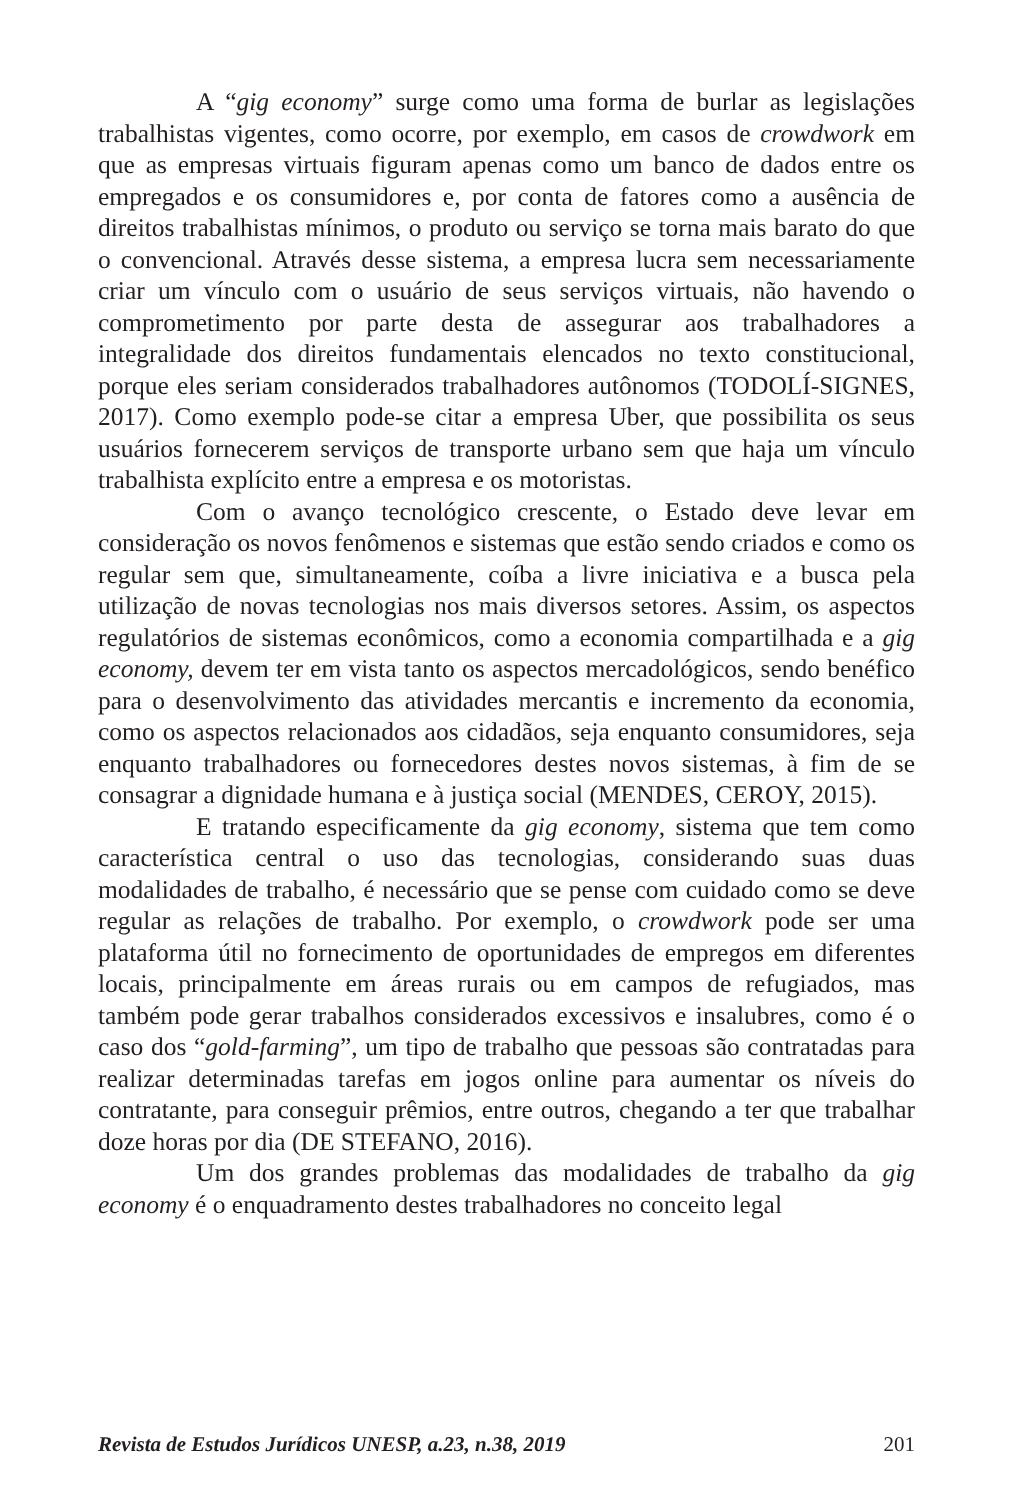A “gig economy” surge como uma forma de burlar as legislações trabalhistas vigentes, como ocorre, por exemplo, em casos de crowdwork em que as empresas virtuais figuram apenas como um banco de dados entre os empregados e os consumidores e, por conta de fatores como a ausência de direitos trabalhistas mínimos, o produto ou serviço se torna mais barato do que o convencional. Através desse sistema, a empresa lucra sem necessariamente criar um vínculo com o usuário de seus serviços virtuais, não havendo o comprometimento por parte desta de assegurar aos trabalhadores a integralidade dos direitos fundamentais elencados no texto constitucional, porque eles seriam considerados trabalhadores autônomos (TODOLÍ-SIGNES, 2017). Como exemplo pode-se citar a empresa Uber, que possibilita os seus usuários fornecerem serviços de transporte urbano sem que haja um vínculo trabalhista explícito entre a empresa e os motoristas.
Com o avanço tecnológico crescente, o Estado deve levar em consideração os novos fenômenos e sistemas que estão sendo criados e como os regular sem que, simultaneamente, coíba a livre iniciativa e a busca pela utilização de novas tecnologias nos mais diversos setores. Assim, os aspectos regulatórios de sistemas econômicos, como a economia compartilhada e a gig economy, devem ter em vista tanto os aspectos mercadológicos, sendo benéfico para o desenvolvimento das atividades mercantis e incremento da economia, como os aspectos relacionados aos cidadãos, seja enquanto consumidores, seja enquanto trabalhadores ou fornecedores destes novos sistemas, à fim de se consagrar a dignidade humana e à justiça social (MENDES, CEROY, 2015).
E tratando especificamente da gig economy, sistema que tem como característica central o uso das tecnologias, considerando suas duas modalidades de trabalho, é necessário que se pense com cuidado como se deve regular as relações de trabalho. Por exemplo, o crowdwork pode ser uma plataforma útil no fornecimento de oportunidades de empregos em diferentes locais, principalmente em áreas rurais ou em campos de refugiados, mas também pode gerar trabalhos considerados excessivos e insalubres, como é o caso dos “gold-farming”, um tipo de trabalho que pessoas são contratadas para realizar determinadas tarefas em jogos online para aumentar os níveis do contratante, para conseguir prêmios, entre outros, chegando a ter que trabalhar doze horas por dia (DE STEFANO, 2016).
Um dos grandes problemas das modalidades de trabalho da gig economy é o enquadramento destes trabalhadores no conceito legal
Revista de Estudos Jurídicos UNESP, a.23, n.38, 2019 201